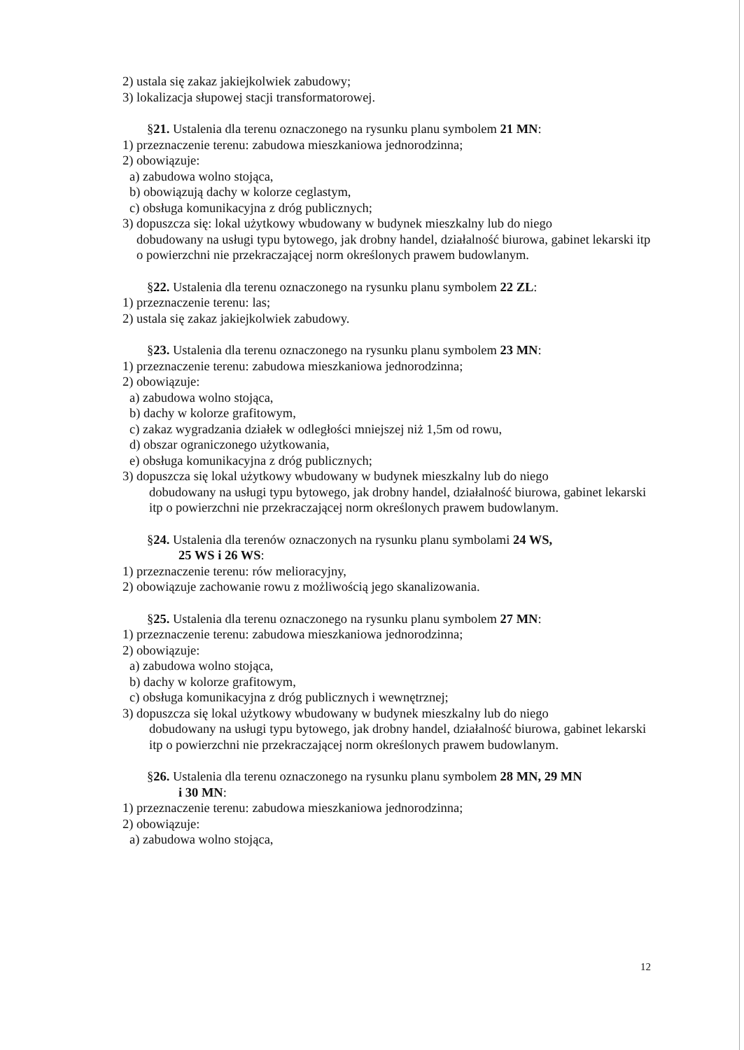2) ustala się zakaz jakiejkolwiek zabudowy;
3) lokalizacja słupowej stacji transformatorowej.
§21. Ustalenia dla terenu oznaczonego na rysunku planu symbolem 21 MN:
1) przeznaczenie terenu: zabudowa mieszkaniowa jednorodzinna;
2) obowiązuje:
a) zabudowa wolno stojąca,
b) obowiązują dachy w kolorze ceglastym,
c) obsługa komunikacyjna z dróg publicznych;
3) dopuszcza się: lokal użytkowy wbudowany w budynek mieszkalny lub do niego
dobudowany na usługi typu bytowego, jak drobny handel, działalność biurowa, gabinet lekarski itp o powierzchni nie przekraczającej norm określonych prawem budowlanym.
§22. Ustalenia dla terenu oznaczonego na rysunku planu symbolem 22 ZL:
1) przeznaczenie terenu: las;
2) ustala się zakaz jakiejkolwiek zabudowy.
§23. Ustalenia dla terenu oznaczonego na rysunku planu symbolem 23 MN:
1) przeznaczenie terenu: zabudowa mieszkaniowa jednorodzinna;
2) obowiązuje:
a) zabudowa wolno stojąca,
b) dachy w kolorze grafitowym,
c) zakaz wygradzania działek w odległości mniejszej niż 1,5m od rowu,
d) obszar ograniczonego użytkowania,
e) obsługa komunikacyjna z dróg publicznych;
3) dopuszcza się lokal użytkowy wbudowany w budynek mieszkalny lub do niego
dobudowany na usługi typu bytowego, jak drobny handel, działalność biurowa, gabinet lekarski itp o powierzchni nie przekraczającej norm określonych prawem budowlanym.
§24. Ustalenia dla terenów oznaczonych na rysunku planu symbolami 24 WS,
25 WS i 26 WS:
1) przeznaczenie terenu: rów melioracyjny,
2) obowiązuje zachowanie rowu z możliwością jego skanalizowania.
§25. Ustalenia dla terenu oznaczonego na rysunku planu symbolem 27 MN:
1) przeznaczenie terenu: zabudowa mieszkaniowa jednorodzinna;
2) obowiązuje:
a) zabudowa wolno stojąca,
b) dachy w kolorze grafitowym,
c) obsługa komunikacyjna z dróg publicznych i wewnętrznej;
3) dopuszcza się lokal użytkowy wbudowany w budynek mieszkalny lub do niego
dobudowany na usługi typu bytowego, jak drobny handel, działalność biurowa, gabinet lekarski itp o powierzchni nie przekraczającej norm określonych prawem budowlanym.
§26. Ustalenia dla terenu oznaczonego na rysunku planu symbolem 28 MN, 29 MN
i 30 MN:
1) przeznaczenie terenu: zabudowa mieszkaniowa jednorodzinna;
2) obowiązuje:
a) zabudowa wolno stojąca,
12